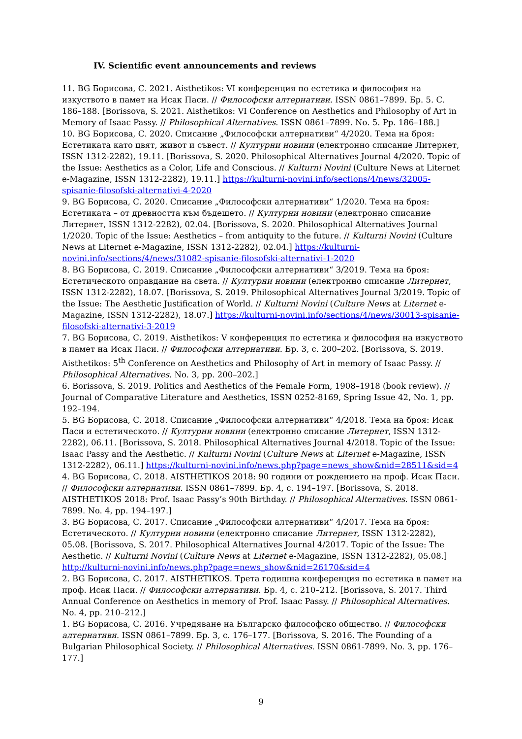IV. Scientific event announcements and reviews
11. BG Борисова, С. 2021. Aisthetikos: VI конференция по естетика и философия на изкуството в памет на Исак Паси. // Философски алтернативи. ISSN 0861–7899. Бр. 5. С. 186–188. [Borissova, S. 2021. Aisthetikos: VI Conference on Aesthetics and Philosophy of Art in Memory of Isaac Passy. // Philosophical Alternatives. ISSN 0861–7899. No. 5. Pp. 186–188.]
10. BG Борисова, С. 2020. Списание „Философски алтернативи“ 4/2020. Тема на броя: Естетиката като цвят, живот и съвест. // Културни новини (електронно списание Литернет, ISSN 1312-2282), 19.11. [Borissova, S. 2020. Philosophical Alternatives Journal 4/2020. Topic of the Issue: Aesthetics as a Color, Life and Conscious. // Kulturni Novini (Culture News at Liternet e-Magazine, ISSN 1312-2282), 19.11.] https://kulturni-novini.info/sections/4/news/32005-spisanie-filosofski-alternativi-4-2020
9. BG Борисова, С. 2020. Списание „Философски алтернативи“ 1/2020. Тема на броя: Естетиката – от древността към бъдещето. // Културни новини (електронно списание Литернет, ISSN 1312-2282), 02.04. [Borissova, S. 2020. Philosophical Alternatives Journal 1/2020. Topic of the Issue: Aesthetics – from antiquity to the future. // Kulturni Novini (Culture News at Liternet e-Magazine, ISSN 1312-2282), 02.04.] https://kulturni-novini.info/sections/4/news/31082-spisanie-filosofski-alternativi-1-2020
8. BG Борисова, С. 2019. Списание „Философски алтернативи“ 3/2019. Тема на броя: Естетическото оправдание на света. // Културни новини (електронно списание Литернет, ISSN 1312-2282), 18.07. [Borissova, S. 2019. Philosophical Alternatives Journal 3/2019. Topic of the Issue: The Aesthetic Justification of World. // Kulturni Novini (Culture News at Liternet e-Magazine, ISSN 1312-2282), 18.07.] https://kulturni-novini.info/sections/4/news/30013-spisanie-filosofski-alternativi-3-2019
7. BG Борисова, С. 2019. Aisthetikos: V конференция по естетика и философия на изкуството в памет на Исак Паси. // Философски алтернативи. Бр. 3, с. 200–202. [Borissova, S. 2019. Aisthetikos: 5<sup>th</sup> Conference on Aesthetics and Philosophy of Art in memory of Isaac Passy. // Philosophical Alternatives. No. 3, pp. 200–202.]
6. Borissova, S. 2019. Politics and Aesthetics of the Female Form, 1908–1918 (book review). // Journal of Comparative Literature and Aesthetics, ISSN 0252-8169, Spring Issue 42, No. 1, pp. 192–194.
5. BG Борисова, С. 2018. Списание „Философски алтернативи“ 4/2018. Тема на броя: Исак Паси и естетическото. // Културни новини (електронно списание Литернет, ISSN 1312-2282), 06.11. [Borissova, S. 2018. Philosophical Alternatives Journal 4/2018. Topic of the Issue: Isaac Passy and the Aesthetic. // Kulturni Novini (Culture News at Liternet e-Magazine, ISSN 1312-2282), 06.11.] https://kulturni-novini.info/news.php?page=news_show&nid=28511&sid=4
4. BG Борисова, С. 2018. AISTHETIKOS 2018: 90 години от рождението на проф. Исак Паси. // Философски алтернативи. ISSN 0861–7899. Бр. 4, с. 194–197. [Borissova, S. 2018. AISTHETIKOS 2018: Prof. Isaac Passy’s 90th Birthday. // Philosophical Alternatives. ISSN 0861-7899. No. 4, pp. 194–197.]
3. BG Борисова, С. 2017. Списание „Философски алтернативи“ 4/2017. Тема на броя: Естетическото. // Културни новини (електронно списание Литернет, ISSN 1312-2282), 05.08. [Borissova, S. 2017. Philosophical Alternatives Journal 4/2017. Topic of the Issue: The Aesthetic. // Kulturni Novini (Culture News at Liternet e-Magazine, ISSN 1312-2282), 05.08.] http://kulturni-novini.info/news.php?page=news_show&nid=26170&sid=4
2. BG Борисова, С. 2017. AISTHETIKOS. Трета годишна конференция по естетика в памет на проф. Исак Паси. // Философски алтернативи. Бр. 4, с. 210–212. [Borissova, S. 2017. Third Annual Conference on Aesthetics in memory of Prof. Isaac Passy. // Philosophical Alternatives. No. 4, pp. 210–212.]
1. BG Борисова, С. 2016. Учредяване на Българско философско общество. // Философски алтернативи. ISSN 0861–7899. Бр. 3, с. 176–177. [Borissova, S. 2016. The Founding of a Bulgarian Philosophical Society. // Philosophical Alternatives. ISSN 0861-7899. No. 3, pp. 176–177.]
9